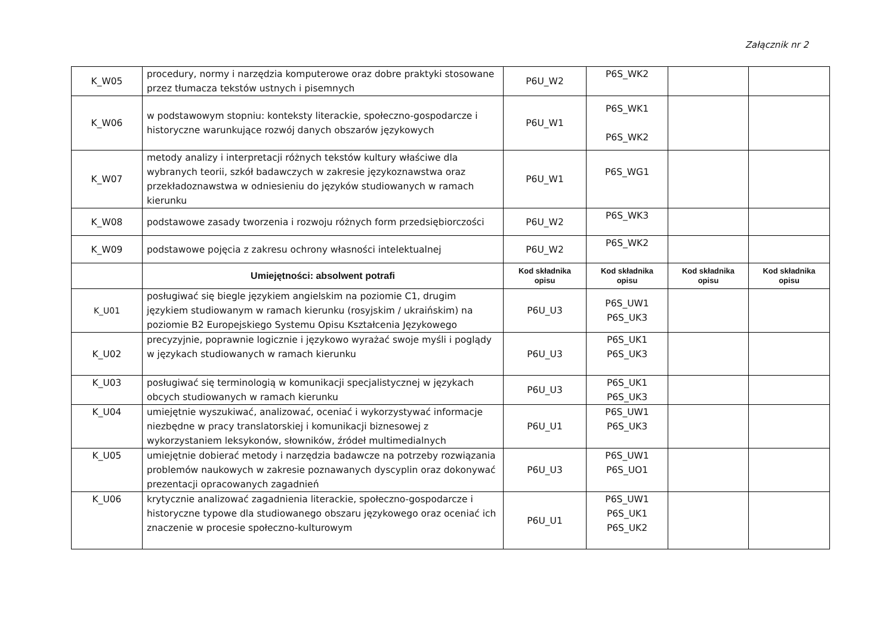Załącznik nr 2
| K_W05 | procedury, normy i narzędzia komputerowe oraz dobre praktyki stosowane przez tłumacza tekstów ustnych i pisemnych | P6U_W2 | P6S_WK2 | | |
| K_W06 | w podstawowym stopniu: konteksty literackie, społeczno-gospodarcze i historyczne warunkujące rozwój danych obszarów językowych | P6U_W1 | P6S_WK1 P6S_WK2 | | |
| K_W07 | metody analizy i interpretacji różnych tekstów kultury właściwe dla wybranych teorii, szkół badawczych w zakresie językoznawstwa oraz przekładoznawstwa w odniesieniu do języków studiowanych w ramach kierunku | P6U_W1 | P6S_WG1 | | |
| K_W08 | podstawowe zasady tworzenia i rozwoju różnych form przedsiębiorczości | P6U_W2 | P6S_WK3 | | |
| K_W09 | podstawowe pojęcia z zakresu ochrony własności intelektualnej | P6U_W2 | P6S_WK2 | | |
| | Umiejętności: absolwent potrafi | Kod składnika opisu | Kod składnika opisu | Kod składnika opisu | Kod składnika opisu |
| K_U01 | posługiwać się biegle językiem angielskim na poziomie C1, drugim językiem studiowanym w ramach kierunku (rosyjskim / ukraińskim) na poziomie B2 Europejskiego Systemu Opisu Kształcenia Językowego | P6U_U3 | P6S_UW1 P6S_UK3 | | |
| K_U02 | precyzyjnie, poprawnie logicznie i językowo wyrażać swoje myśli i poglądy w językach studiowanych w ramach kierunku | P6U_U3 | P6S_UK1 P6S_UK3 | | |
| K_U03 | posługiwać się terminologią w komunikacji specjalistycznej w językach obcych studiowanych w ramach kierunku | P6U_U3 | P6S_UK1 P6S_UK3 | | |
| K_U04 | umiejętnie wyszukiwać, analizować, oceniać i wykorzystywać informacje niezbędne w pracy translatorskiej i komunikacji biznesowej z wykorzystaniem leksykonów, słowników, źródeł multimedialnych | P6U_U1 | P6S_UW1 P6S_UK3 | | |
| K_U05 | umiejętnie dobierać metody i narzędzia badawcze na potrzeby rozwiązania problemów naukowych w zakresie poznawanych dyscyplin oraz dokonywać prezentacji opracowanych zagadnień | P6U_U3 | P6S_UW1 P6S_UO1 | | |
| K_U06 | krytycznie analizować zagadnienia literackie, społeczno-gospodarcze i historyczne typowe dla studiowanego obszaru językowego oraz oceniać ich znaczenie w procesie społeczno-kulturowym | P6U_U1 | P6S_UW1 P6S_UK1 P6S_UK2 | | |